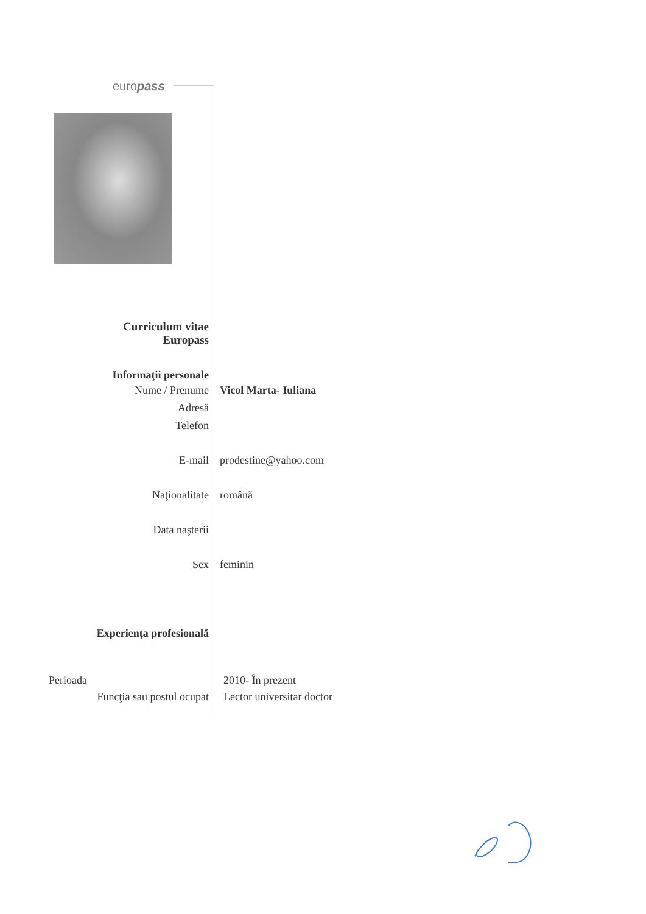europass
Curriculum vitae
Europass
Informaţii personale
Nume / Prenume Vicol Marta- Iuliana
Adresă
Telefon
E-mail prodestine@yahoo.com
Naţionalitate română
Data naşterii
Sex feminin
Experienţa profesională
Perioada 2010- În prezent
Funcţia sau postul ocupat Lector universitar doctor